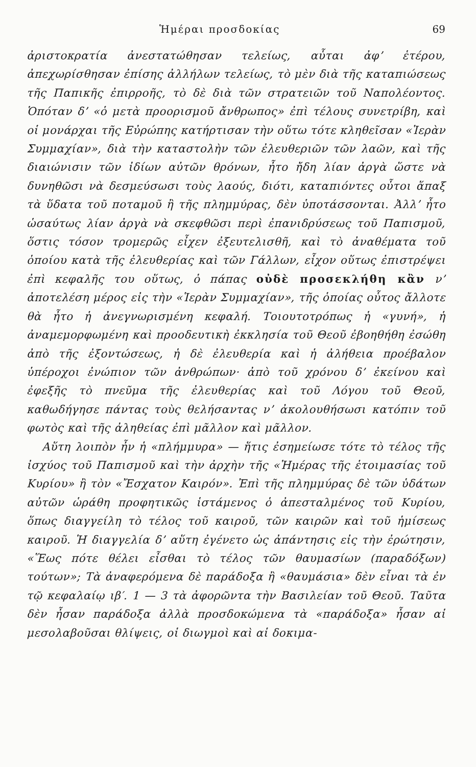Ἡμέραι προσδοκίας 69
ἀριστοκρατία ἀνεστατώθησαν τελείως, αὗται ἀφ’ ἑτέρου, ἀπεχωρίσθησαν ἐπίσης ἀλλήλων τελείως, τὸ μὲν διὰ τῆς καταπιώσεως τῆς Παπικῆς ἐπιρροῆς, τὸ δὲ διὰ τῶν στρατειῶν τοῦ Ναπολέοντος. Ὁπόταν δ’ «ὁ μετὰ προορισμοῦ ἄνθρωπος» ἐπὶ τέλους συνετρίβη, καὶ οἱ μονάρχαι τῆς Εὐρώπης κατήρτισαν τὴν οὕτω τότε κληθεῖσαν «Ἱερὰν Συμμαχίαν», διὰ τὴν καταστολὴν τῶν ἐλευθεριῶν τῶν λαῶν, καὶ τῆς διαιώνισιν τῶν ἰδίων αὐτῶν θρόνων, ἦτο ἤδη λίαν ἀργὰ ὥστε νὰ δυνηθῶσι νὰ δεσμεύσωσι τοὺς λαούς, διότι, καταπιόντες οὗτοι ἅπαξ τὰ ὕδατα τοῦ ποταμοῦ ἢ τῆς πλημμύρας, δὲν ὑποτάσσονται. Ἀλλ’ ἦτο ὡσαύτως λίαν ἀργὰ νὰ σκεφθῶσι περὶ ἐπανιδρύσεως τοῦ Παπισμοῦ, ὅστις τόσον τρομερῶς εἶχεν ἐξευτελισθῆ, καὶ τὸ ἀναθέματα τοῦ ὁποίου κατὰ τῆς ἐλευθερίας καὶ τῶν Γάλλων, εἶχον οὕτως ἐπιστρέψει ἐπὶ κεφαλῆς του οὕτως, ὁ πάπας οὐδὲ προσεκλήθη κἂν ν’ ἀποτελέση μέρος εἰς τὴν «Ἱερὰν Συμμαχίαν», τῆς ὁποίας οὗτος ἄλλοτε θὰ ἦτο ἡ ἀνεγνωρισμένη κεφαλή. Τοιουτοτρόπως ἡ «γυνή», ἡ ἀναμεμορφωμένη καὶ προοδευτικὴ ἐκκλησία τοῦ Θεοῦ ἐβοηθήθη ἐσώθη ἀπὸ τῆς ἐξοντώσεως, ἡ δὲ ἐλευθερία καὶ ἡ ἀλήθεια προέβαλον ὑπέροχοι ἐνώπιον τῶν ἀνθρώπων· ἀπὸ τοῦ χρόνου δ’ ἐκείνου καὶ ἐφεξῆς τὸ πνεῦμα τῆς ἐλευθερίας καὶ τοῦ Λόγου τοῦ Θεοῦ, καθωδήγησε πάντας τοὺς θελήσαντας ν’ ἀκολουθήσωσι κατόπιν τοῦ φωτὸς καὶ τῆς ἀληθείας ἐπὶ μᾶλλον καὶ μᾶλλον.
Αὕτη λοιπὸν ἦν ἡ «πλήμμυρα» — ἥτις ἐσημείωσε τότε τὸ τέλος τῆς ἰσχύος τοῦ Παπισμοῦ καὶ τὴν ἀρχὴν τῆς «Ἡμέρας τῆς ἑτοιμασίας τοῦ Κυρίου» ἢ τὸν «Ἔσχατον Καιρόν». Ἐπὶ τῆς πλημμύρας δὲ τῶν ὑδάτων αὐτῶν ὡράθη προφητικῶς ἱστάμενος ὁ ἀπεσταλμένος τοῦ Κυρίου, ὅπως διαγγείλη τὸ τέλος τοῦ καιροῦ, τῶν καιρῶν καὶ τοῦ ἡμίσεως καιροῦ. Ἡ διαγγελία δ’ αὕτη ἐγένετο ὡς ἀπάντησις εἰς τὴν ἐρώτησιν, «Ἕως πότε θέλει εἶσθαι τὸ τέλος τῶν θαυμασίων (παραδόξων) τούτων»; Τὰ ἀναφερόμενα δὲ παράδοξα ἢ «θαυμάσια» δὲν εἶναι τὰ ἐν τῷ κεφαλαίῳ ιβ′. 1 — 3 τὰ ἀφορῶντα τὴν Βασιλείαν τοῦ Θεοῦ. Ταῦτα δὲν ἦσαν παράδοξα ἀλλὰ προσδοκώμενα τὰ «παράδοξα» ἦσαν αἱ μεσολαβοῦσαι θλίψεις, οἱ διωγμοὶ καὶ αἱ δοκιμα-